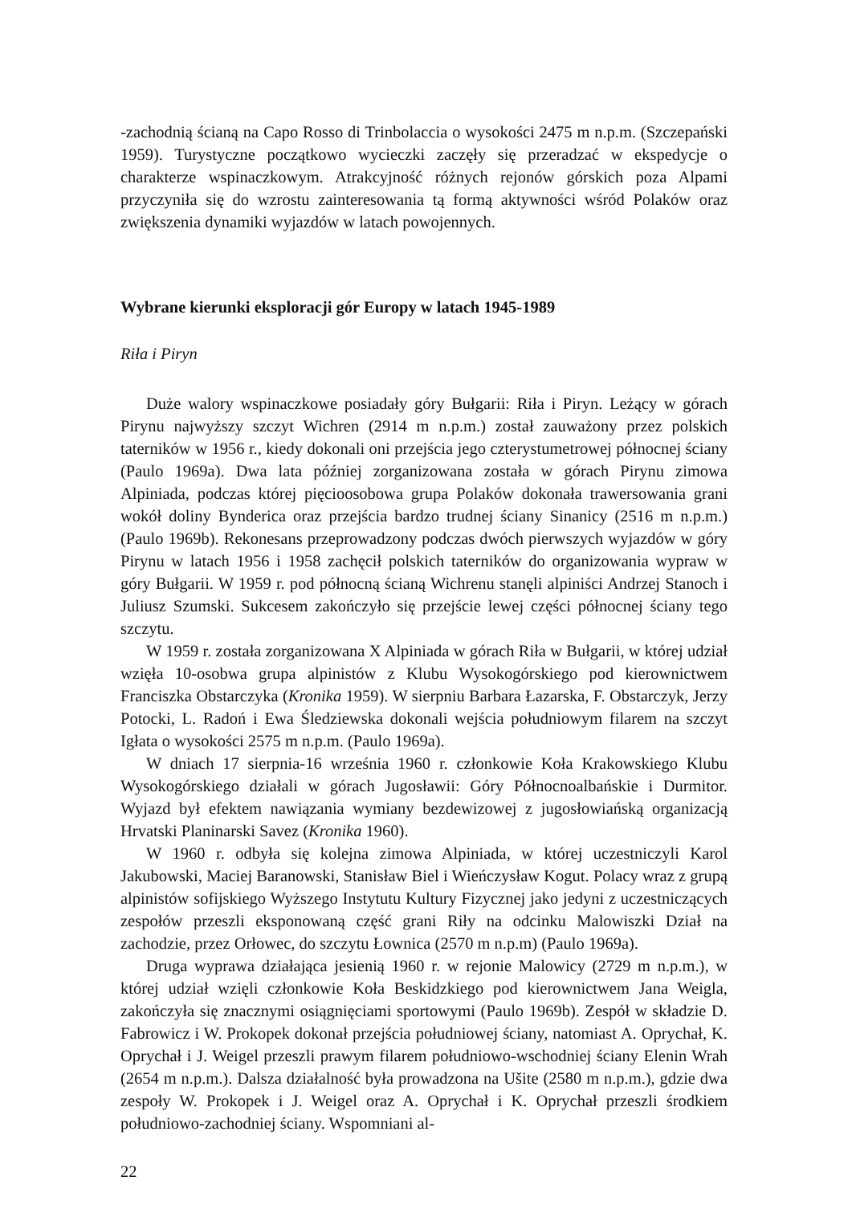-zachodnią ścianą na Capo Rosso di Trinbolaccia o wysokości 2475 m n.p.m. (Szczepański 1959). Turystyczne początkowo wycieczki zaczęły się przeradzać w ekspedycje o charakterze wspinaczkowym. Atrakcyjność różnych rejonów górskich poza Alpami przyczyniła się do wzrostu zainteresowania tą formą aktywności wśród Polaków oraz zwiększenia dynamiki wyjazdów w latach powojennych.
Wybrane kierunki eksploracji gór Europy w latach 1945-1989
Riła i Piryn
Duże walory wspinaczkowe posiadały góry Bułgarii: Riła i Piryn. Leżący w górach Pirynu najwyższy szczyt Wichren (2914 m n.p.m.) został zauważony przez polskich taterników w 1956 r., kiedy dokonali oni przejścia jego czterystumetrowej północnej ściany (Paulo 1969a). Dwa lata później zorganizowana została w górach Pirynu zimowa Alpiniada, podczas której pięcioosobowa grupa Polaków dokonała trawersowania grani wokół doliny Bynderica oraz przejścia bardzo trudnej ściany Sinanicy (2516 m n.p.m.) (Paulo 1969b). Rekonesans przeprowadzony podczas dwóch pierwszych wyjazdów w góry Pirynu w latach 1956 i 1958 zachęcił polskich taterników do organizowania wypraw w góry Bułgarii. W 1959 r. pod północną ścianą Wichrenu stanęli alpiniści Andrzej Stanoch i Juliusz Szumski. Sukcesem zakończyło się przejście lewej części północnej ściany tego szczytu.
W 1959 r. została zorganizowana X Alpiniada w górach Riła w Bułgarii, w której udział wzięła 10-osobwa grupa alpinistów z Klubu Wysokogórskiego pod kierownictwem Franciszka Obstarczyka (Kronika 1959). W sierpniu Barbara Łazarska, F. Obstarczyk, Jerzy Potocki, L. Radoń i Ewa Śledziewska dokonali wejścia południowym filarem na szczyt Igłata o wysokości 2575 m n.p.m. (Paulo 1969a).
W dniach 17 sierpnia-16 września 1960 r. członkowie Koła Krakowskiego Klubu Wysokogórskiego działali w górach Jugosławii: Góry Północnoalbańskie i Durmitor. Wyjazd był efektem nawiązania wymiany bezdewizowej z jugosłowiańską organizacją Hrvatski Planinarski Savez (Kronika 1960).
W 1960 r. odbyła się kolejna zimowa Alpiniada, w której uczestniczyli Karol Jakubowski, Maciej Baranowski, Stanisław Biel i Wieńczysław Kogut. Polacy wraz z grupą alpinistów sofijskiego Wyższego Instytutu Kultury Fizycznej jako jedyni z uczestniczących zespołów przeszli eksponowaną część grani Riły na odcinku Malowiszki Dział na zachodzie, przez Orłowec, do szczytu Łownica (2570 m n.p.m) (Paulo 1969a).
Druga wyprawa działająca jesienią 1960 r. w rejonie Malowicy (2729 m n.p.m.), w której udział wzięli członkowie Koła Beskidzkiego pod kierownictwem Jana Weigla, zakończyła się znacznymi osiągnięciami sportowymi (Paulo 1969b). Zespół w składzie D. Fabrowicz i W. Prokopek dokonał przejścia południowej ściany, natomiast A. Oprychał, K. Oprychał i J. Weigel przeszli prawym filarem południowo-wschodniej ściany Elenin Wrah (2654 m n.p.m.). Dalsza działalność była prowadzona na Ušite (2580 m n.p.m.), gdzie dwa zespoły W. Prokopek i J. Weigel oraz A. Oprychał i K. Oprychał przeszli środkiem południowo-zachodniej ściany. Wspomniani al-
22